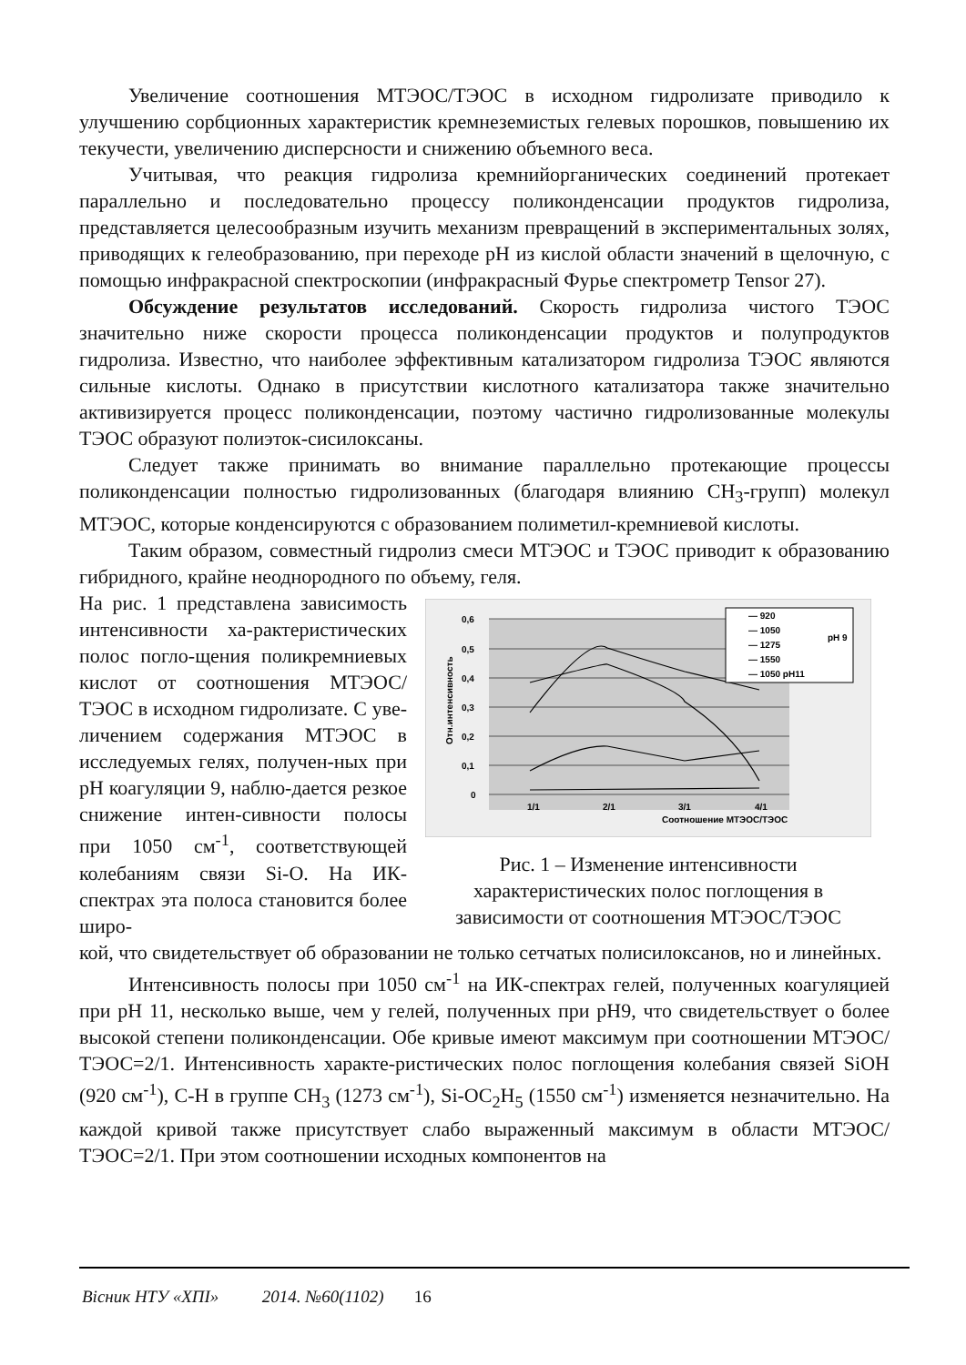Увеличение соотношения МТЭОС/ТЭОС в исходном гидролизате приводило к улучшению сорбционных характеристик кремнеземистых гелевых порошков, повышению их текучести, увеличению дисперсности и снижению объемного веса.
Учитывая, что реакция гидролиза кремнийорганических соединений протекает параллельно и последовательно процессу поликонденсации продуктов гидролиза, представляется целесообразным изучить механизм превращений в экспериментальных золях, приводящих к гелеобразованию, при переходе pH из кислой области значений в щелочную, с помощью инфракрасной спектроскопии (инфракрасный Фурье спектрометр Tensor 27).
Обсуждение результатов исследований. Скорость гидролиза чистого ТЭОС значительно ниже скорости процесса поликонденсации продуктов и полупродуктов гидролиза. Известно, что наиболее эффективным катализатором гидролиза ТЭОС являются сильные кислоты. Однако в присутствии кислотного катализатора также значительно активизируется процесс поликонденсации, поэтому частично гидролизованные молекулы ТЭОС образуют полиэток-сисилоксаны.
Следует также принимать во внимание параллельно протекающие процессы поликонденсации полностью гидролизованных (благодаря влиянию CH<sub>3</sub>-групп) молекул МТЭОС, которые конденсируются с образованием полиметил-кремниевой кислоты.
Таким образом, совместный гидролиз смеси МТЭОС и ТЭОС приводит к образованию гибридного, крайне неоднородного по объему, геля.
На рис. 1 представлена зависимость интенсивности ха-рактеристических полос погло-щения поликремниевых кислот от соотношения МТЭОС/ТЭОС в исходном гидролизате. С уве-личением содержания МТЭОС в исследуемых гелях, получен-ных при pH коагуляции 9, наблю-дается резкое снижение интен-сивности полосы при 1050 см<sup>-1</sup>, соответствующей колебаниям связи Si-O. На ИК-спектрах эта полоса становится более широ-
0,6
0,5
0,4
0,3
0,2
0,1
0
Отн.интенсивность
1/1
2/1
3/1
4/1
Соотношение МТЭОС/ТЭОС
— 920
— 1050
— 1275
— 1550
— 1050 pH11
pH 9
Рис. 1 – Изменение интенсивности характеристических полос поглощения в зависимости от соотношения МТЭОС/ТЭОС
кой, что свидетельствует об образовании не только сетчатых полисилоксанов, но и линейных.
Интенсивность полосы при 1050 см<sup>-1</sup> на ИК-спектрах гелей, полученных коагуляцией при pH 11, несколько выше, чем у гелей, полученных при pH9, что свидетельствует о более высокой степени поликонденсации. Обе кривые имеют максимум при соотношении МТЭОС/ТЭОС=2/1. Интенсивность характе-ристических полос поглощения колебания связей SiOH (920 см<sup>-1</sup>), C-H в группе CH<sub>3</sub> (1273 см<sup>-1</sup>), Si-OC<sub>2</sub>H<sub>5</sub> (1550 см<sup>-1</sup>) изменяется незначительно. На каждой кривой также присутствует слабо выраженный максимум в области МТЭОС/ТЭОС=2/1. При этом соотношении исходных компонентов на
Вісник НТУ «ХПІ» 2014. №60(1102) 16